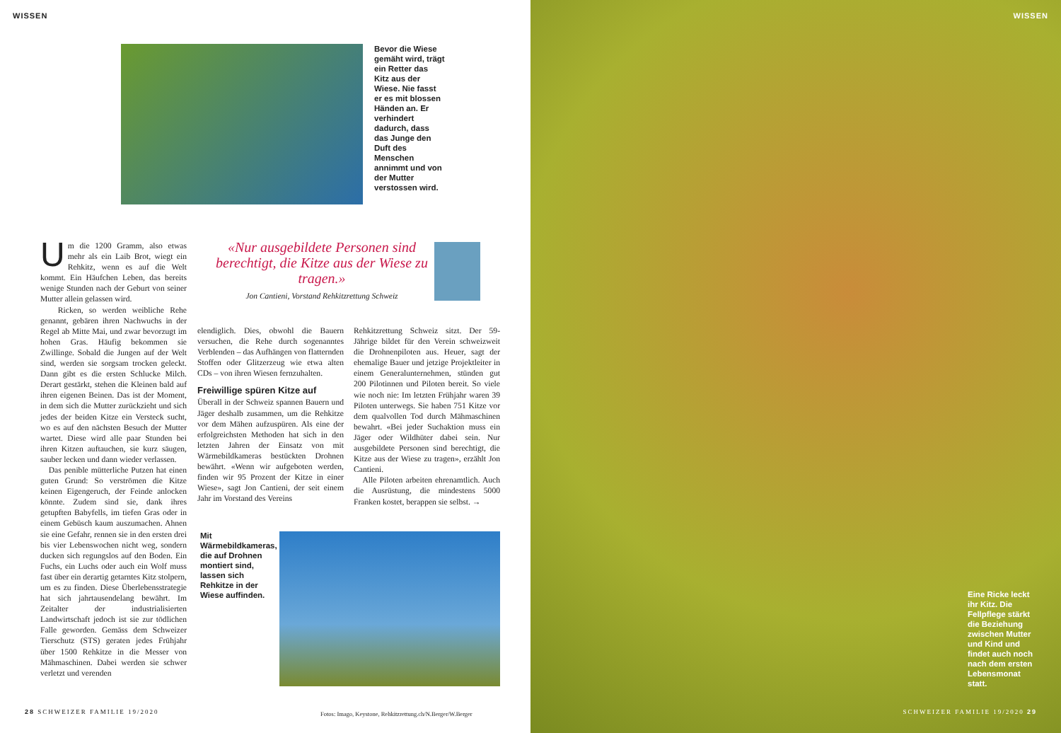WISSEN
Bevor die Wiese gemäht wird, trägt ein Retter das Kitz aus der Wiese. Nie fasst er es mit blossen Händen an. Er verhindert dadurch, dass das Junge den Duft des Menschen annimmt und von der Mutter verstossen wird.
Um die 1200 Gramm, also etwas mehr als ein Laib Brot, wiegt ein Rehkitz, wenn es auf die Welt kommt. Ein Häufchen Leben, das bereits wenige Stunden nach der Geburt von seiner Mutter allein gelassen wird.
Ricken, so werden weibliche Rehe genannt, gebären ihren Nachwuchs in der Regel ab Mitte Mai, und zwar bevorzugt im hohen Gras. Häufig bekommen sie Zwillinge. Sobald die Jungen auf der Welt sind, werden sie sorgsam trocken geleckt. Dann gibt es die ersten Schlucke Milch. Derart gestärkt, stehen die Kleinen bald auf ihren eigenen Beinen. Das ist der Moment, in dem sich die Mutter zurückzieht und sich jedes der beiden Kitze ein Versteck sucht, wo es auf den nächsten Besuch der Mutter wartet. Diese wird alle paar Stunden bei ihren Kitzen auftauchen, sie kurz säugen, sauber lecken und dann wieder verlassen.
Das penible mütterliche Putzen hat einen guten Grund: So verströmen die Kitze keinen Eigengeruch, der Feinde anlocken könnte. Zudem sind sie, dank ihres getupften Babyfells, im tiefen Gras oder in einem Gebüsch kaum auszumachen. Ahnen sie eine Gefahr, rennen sie in den ersten drei bis vier Lebenswochen nicht weg, sondern ducken sich regungslos auf den Boden. Ein Fuchs, ein Luchs oder auch ein Wolf muss fast über ein derartig getarntes Kitz stolpern, um es zu finden. Diese Überlebensstrategie hat sich jahrtausendelang bewährt. Im Zeitalter der industrialisierten Landwirtschaft jedoch ist sie zur tödlichen Falle geworden. Gemäss dem Schweizer Tierschutz (STS) geraten jedes Frühjahr über 1500 Rehkitze in die Messer von Mähmaschinen. Dabei werden sie schwer verletzt und verenden
«Nur ausgebildete Personen sind berechtigt, die Kitze aus der Wiese zu tragen.»
Jon Cantieni, Vorstand Rehkitzrettung Schweiz
elendiglich. Dies, obwohl die Bauern versuchen, die Rehe durch sogenanntes Verblenden – das Aufhängen von flatternden Stoffen oder Glitzerzeug wie etwa alten CDs – von ihren Wiesen fernzuhalten.
Freiwillige spüren Kitze auf
Überall in der Schweiz spannen Bauern und Jäger deshalb zusammen, um die Rehkitze vor dem Mähen aufzuspüren. Als eine der erfolgreichsten Methoden hat sich in den letzten Jahren der Einsatz von mit Wärmebildkameras bestückten Drohnen bewährt. «Wenn wir aufgeboten werden, finden wir 95 Prozent der Kitze in einer Wiese», sagt Jon Cantieni, der seit einem Jahr im Vorstand des Vereins
Rehkitzrettung Schweiz sitzt. Der 59-Jährige bildet für den Verein schweizweit die Drohnenpiloten aus. Heuer, sagt der ehemalige Bauer und jetzige Projektleiter in einem Generalunternehmen, stünden gut 200 Pilotinnen und Piloten bereit. So viele wie noch nie: Im letzten Frühjahr waren 39 Piloten unterwegs. Sie haben 751 Kitze vor dem qualvollen Tod durch Mähmaschinen bewahrt. «Bei jeder Suchaktion muss ein Jäger oder Wildhüter dabei sein. Nur ausgebildete Personen sind berechtigt, die Kitze aus der Wiese zu tragen», erzählt Jon Cantieni.
Alle Piloten arbeiten ehrenamtlich. Auch die Ausrüstung, die mindestens 5000 Franken kostet, berappen sie selbst. →
Mit Wärmebildkameras, die auf Drohnen montiert sind, lassen sich Rehkitze in der Wiese auffinden.
28 SCHWEIZER FAMILIE 19/2020
Fotos: Imago, Keystone, Rehkitzrettung.ch/N.Berger/W.Berger
WISSEN
Eine Ricke leckt ihr Kitz. Die Fellpflege stärkt die Beziehung zwischen Mutter und Kind und findet auch noch nach dem ersten Lebensmonat statt.
SCHWEIZER FAMILIE 19/2020 29